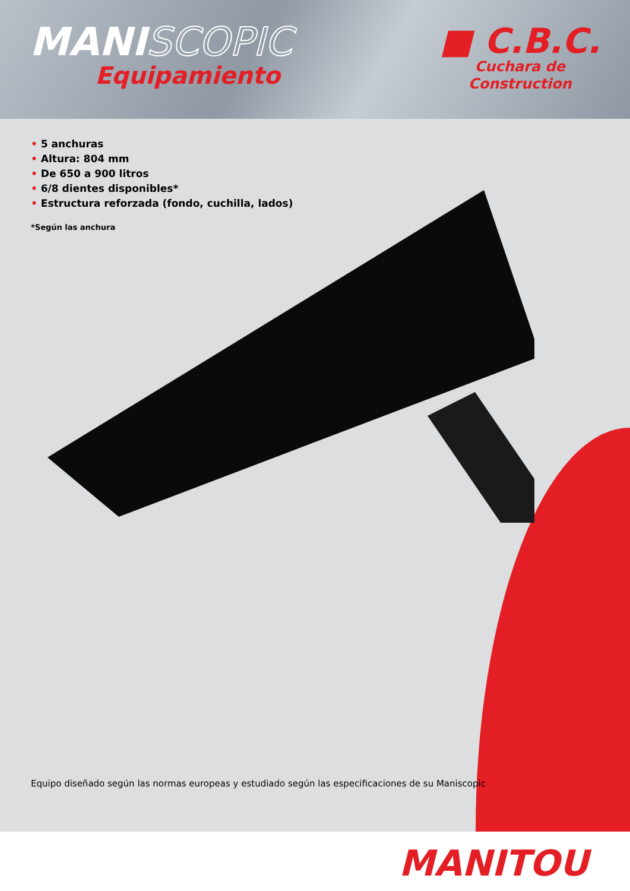MANISCOPIC
Equipamiento
■ C.B.C.
Cuchara de
Construction
• 5 anchuras
• Altura: 804 mm
• De 650 a 900 litros
• 6/8 dientes disponibles*
• Estructura reforzada (fondo, cuchilla, lados)
*Según las anchura
Equipo diseñado según las normas europeas y estudiado según las especificaciones de su Maniscopic
MANITOU